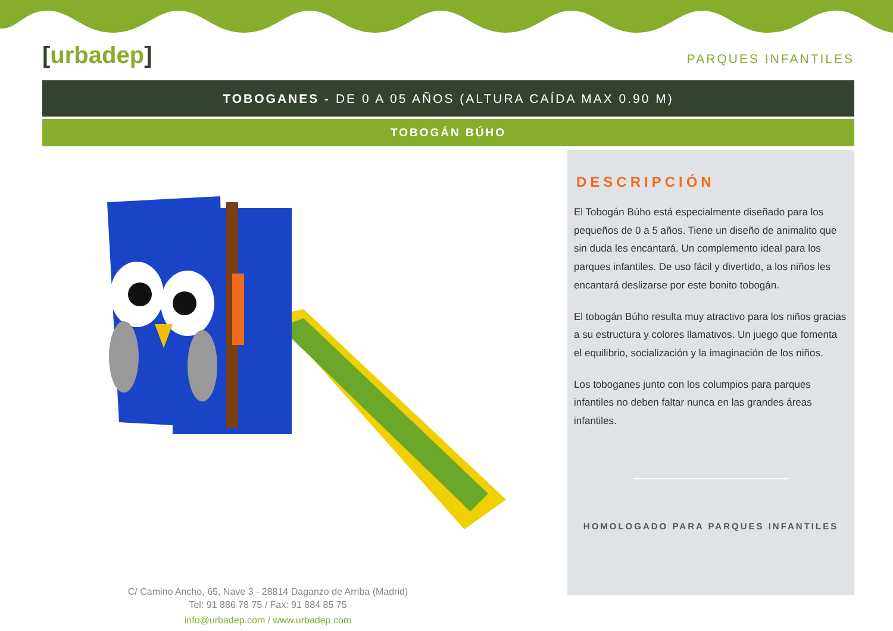[urbadep]
PARQUES INFANTILES
TOBOGANES - DE 0 A 05 AÑOS (ALTURA CAÍDA MAX 0.90 M)
TOBOGÁN BÚHO
DESCRIPCIÓN
El Tobogán Búho está especialmente diseñado para los pequeños de 0 a 5 años. Tiene un diseño de animalito que sin duda les encantará. Un complemento ideal para los parques infantiles. De uso fácil y divertido, a los niños les encantará deslizarse por este bonito tobogán.
El tobogán Búho resulta muy atractivo para los niños gracias a su estructura y colores llamativos. Un juego que fomenta el equilibrio, socialización y la imaginación de los niños.
Los toboganes junto con los columpios para parques infantiles no deben faltar nunca en las grandes áreas infantiles.
HOMOLOGADO PARA PARQUES INFANTILES
C/ Camino Ancho, 65, Nave 3 - 28814 Daganzo de Arriba (Madrid)
Tel: 91 886 78 75 / Fax: 91 884 85 75
info@urbadep.com / www.urbadep.com